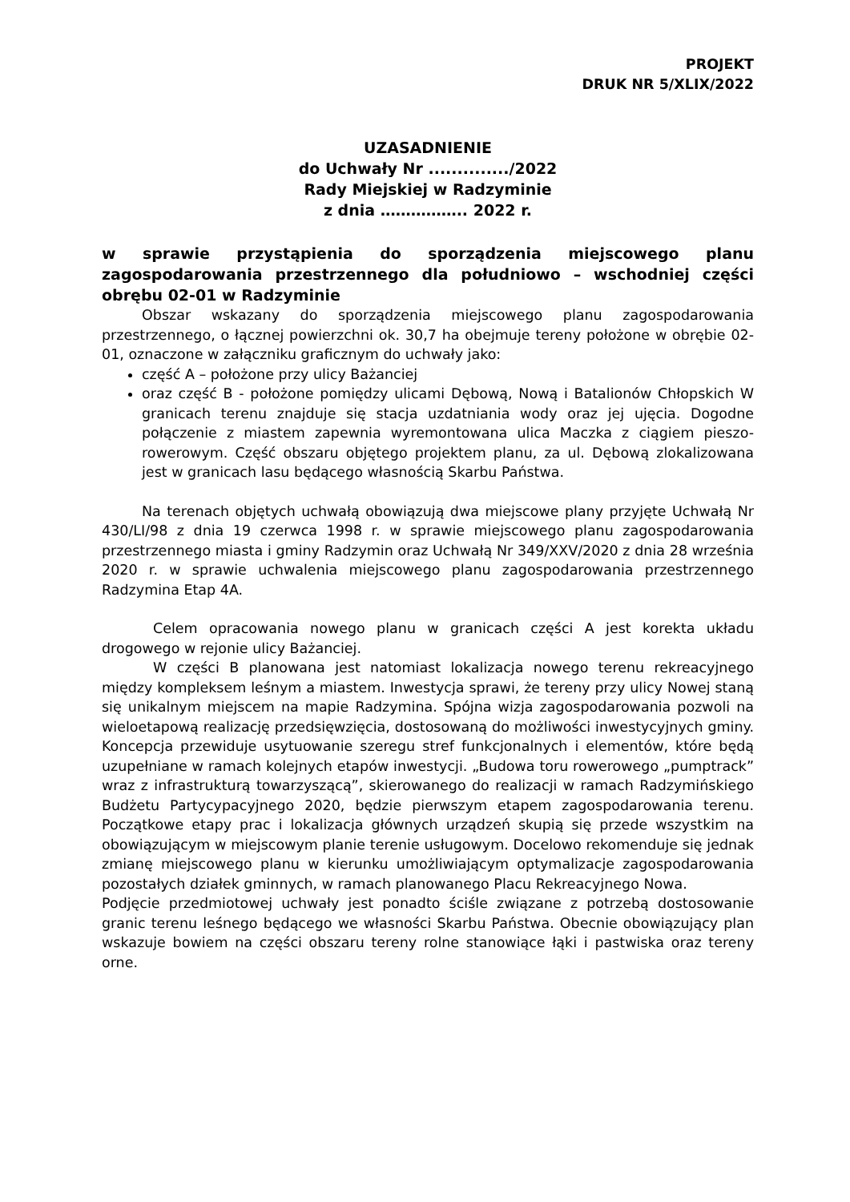PROJEKT
DRUK NR 5/XLIX/2022
UZASADNIENIE
do Uchwały Nr ............../2022
Rady Miejskiej w Radzyminie
z dnia …………….. 2022 r.
w sprawie przystąpienia do sporządzenia miejscowego planu zagospodarowania przestrzennego dla południowo – wschodniej części obrębu 02-01 w Radzyminie
Obszar wskazany do sporządzenia miejscowego planu zagospodarowania przestrzennego, o łącznej powierzchni ok. 30,7 ha obejmuje tereny położone w obrębie 02-01, oznaczone w załączniku graficznym do uchwały jako:
część A – położone przy ulicy Bażanciej
oraz część B - położone pomiędzy ulicami Dębową, Nową i Batalionów Chłopskich W granicach terenu znajduje się stacja uzdatniania wody oraz jej ujęcia. Dogodne połączenie z miastem zapewnia wyremontowana ulica Maczka z ciągiem pieszo-rowerowym. Część obszaru objętego projektem planu, za ul. Dębową zlokalizowana jest w granicach lasu będącego własnością Skarbu Państwa.
Na terenach objętych uchwałą obowiązują dwa miejscowe plany przyjęte Uchwałą Nr 430/LI/98 z dnia 19 czerwca 1998 r. w sprawie miejscowego planu zagospodarowania przestrzennego miasta i gminy Radzymin oraz Uchwałą Nr 349/XXV/2020 z dnia 28 września 2020 r. w sprawie uchwalenia miejscowego planu zagospodarowania przestrzennego Radzymina Etap 4A.
Celem opracowania nowego planu w granicach części A jest korekta układu drogowego w rejonie ulicy Bażanciej.
W części B planowana jest natomiast lokalizacja nowego terenu rekreacyjnego między kompleksem leśnym a miastem. Inwestycja sprawi, że tereny przy ulicy Nowej staną się unikalnym miejscem na mapie Radzymina. Spójna wizja zagospodarowania pozwoli na wieloetapową realizację przedsięwzięcia, dostosowaną do możliwości inwestycyjnych gminy. Koncepcja przewiduje usytuowanie szeregu stref funkcjonalnych i elementów, które będą uzupełniane w ramach kolejnych etapów inwestycji. „Budowa toru rowerowego „pumptrack” wraz z infrastrukturą towarzyszącą”, skierowanego do realizacji w ramach Radzymińskiego Budżetu Partycypacyjnego 2020, będzie pierwszym etapem zagospodarowania terenu. Początkowe etapy prac i lokalizacja głównych urządzeń skupią się przede wszystkim na obowiązującym w miejscowym planie terenie usługowym. Docelowo rekomenduje się jednak zmianę miejscowego planu w kierunku umożliwiającym optymalizacje zagospodarowania pozostałych działek gminnych, w ramach planowanego Placu Rekreacyjnego Nowa.
Podjęcie przedmiotowej uchwały jest ponadto ściśle związane z potrzebą dostosowanie granic terenu leśnego będącego we własności Skarbu Państwa. Obecnie obowiązujący plan wskazuje bowiem na części obszaru tereny rolne stanowiące łąki i pastwiska oraz tereny orne.